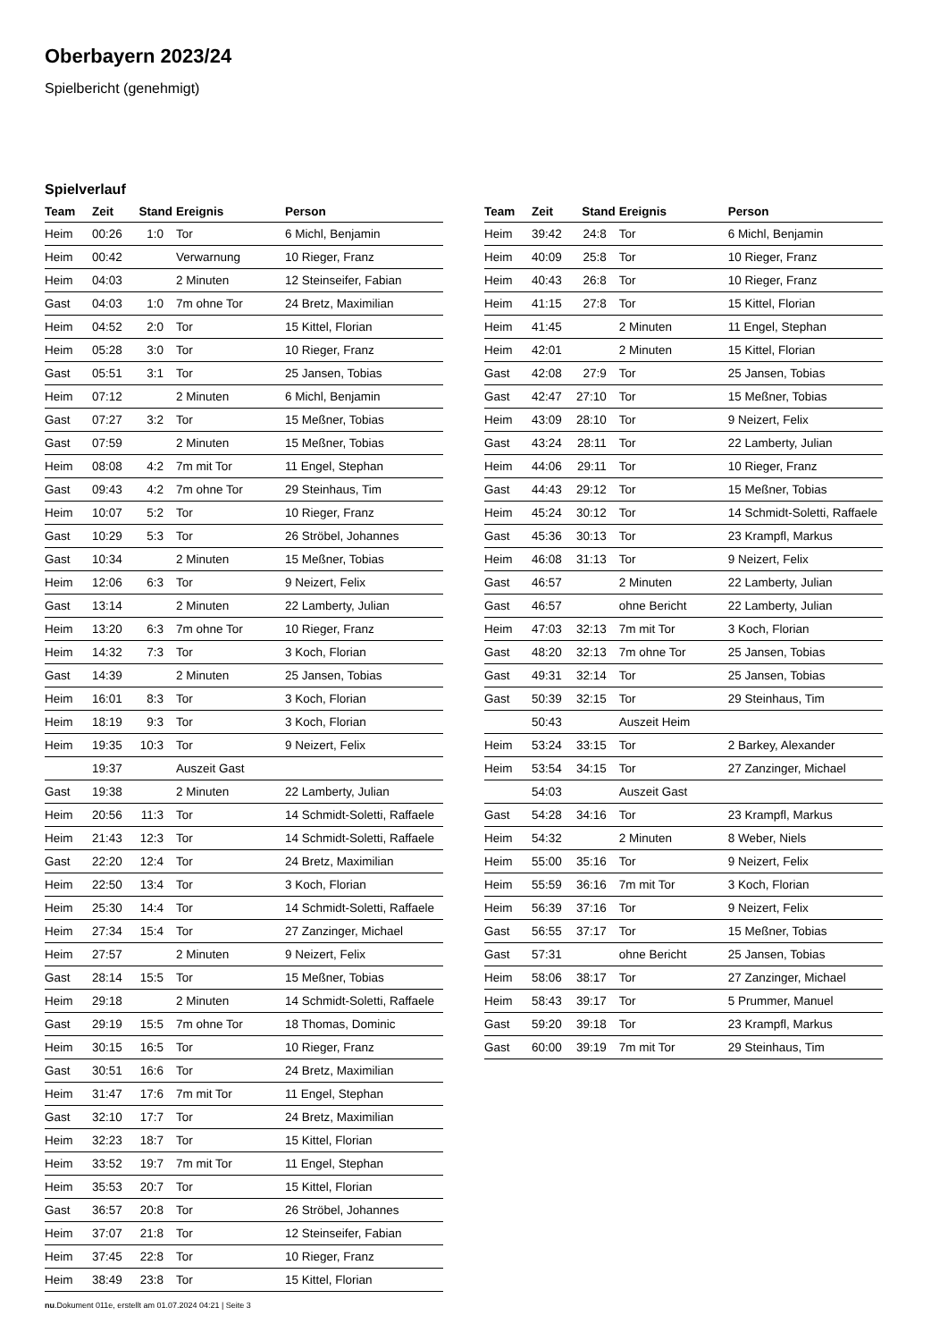Oberbayern 2023/24
Spielbericht (genehmigt)
Spielverlauf
| Team | Zeit | Stand | Ereignis | Person |
| --- | --- | --- | --- | --- |
| Heim | 00:26 | 1:0 | Tor | 6 Michl, Benjamin |
| Heim | 00:42 | | Verwarnung | 10 Rieger, Franz |
| Heim | 04:03 | | 2 Minuten | 12 Steinseifer, Fabian |
| Gast | 04:03 | 1:0 | 7m ohne Tor | 24 Bretz, Maximilian |
| Heim | 04:52 | 2:0 | Tor | 15 Kittel, Florian |
| Heim | 05:28 | 3:0 | Tor | 10 Rieger, Franz |
| Gast | 05:51 | 3:1 | Tor | 25 Jansen, Tobias |
| Heim | 07:12 | | 2 Minuten | 6 Michl, Benjamin |
| Gast | 07:27 | 3:2 | Tor | 15 Meßner, Tobias |
| Gast | 07:59 | | 2 Minuten | 15 Meßner, Tobias |
| Heim | 08:08 | 4:2 | 7m mit Tor | 11 Engel, Stephan |
| Gast | 09:43 | 4:2 | 7m ohne Tor | 29 Steinhaus, Tim |
| Heim | 10:07 | 5:2 | Tor | 10 Rieger, Franz |
| Gast | 10:29 | 5:3 | Tor | 26 Ströbel, Johannes |
| Gast | 10:34 | | 2 Minuten | 15 Meßner, Tobias |
| Heim | 12:06 | 6:3 | Tor | 9 Neizert, Felix |
| Gast | 13:14 | | 2 Minuten | 22 Lamberty, Julian |
| Heim | 13:20 | 6:3 | 7m ohne Tor | 10 Rieger, Franz |
| Heim | 14:32 | 7:3 | Tor | 3 Koch, Florian |
| Gast | 14:39 | | 2 Minuten | 25 Jansen, Tobias |
| Heim | 16:01 | 8:3 | Tor | 3 Koch, Florian |
| Heim | 18:19 | 9:3 | Tor | 3 Koch, Florian |
| Heim | 19:35 | 10:3 | Tor | 9 Neizert, Felix |
| | 19:37 | | Auszeit Gast | |
| Gast | 19:38 | | 2 Minuten | 22 Lamberty, Julian |
| Heim | 20:56 | 11:3 | Tor | 14 Schmidt-Soletti, Raffaele |
| Heim | 21:43 | 12:3 | Tor | 14 Schmidt-Soletti, Raffaele |
| Gast | 22:20 | 12:4 | Tor | 24 Bretz, Maximilian |
| Heim | 22:50 | 13:4 | Tor | 3 Koch, Florian |
| Heim | 25:30 | 14:4 | Tor | 14 Schmidt-Soletti, Raffaele |
| Heim | 27:34 | 15:4 | Tor | 27 Zanzinger, Michael |
| Heim | 27:57 | | 2 Minuten | 9 Neizert, Felix |
| Gast | 28:14 | 15:5 | Tor | 15 Meßner, Tobias |
| Heim | 29:18 | | 2 Minuten | 14 Schmidt-Soletti, Raffaele |
| Gast | 29:19 | 15:5 | 7m ohne Tor | 18 Thomas, Dominic |
| Heim | 30:15 | 16:5 | Tor | 10 Rieger, Franz |
| Gast | 30:51 | 16:6 | Tor | 24 Bretz, Maximilian |
| Heim | 31:47 | 17:6 | 7m mit Tor | 11 Engel, Stephan |
| Gast | 32:10 | 17:7 | Tor | 24 Bretz, Maximilian |
| Heim | 32:23 | 18:7 | Tor | 15 Kittel, Florian |
| Heim | 33:52 | 19:7 | 7m mit Tor | 11 Engel, Stephan |
| Heim | 35:53 | 20:7 | Tor | 15 Kittel, Florian |
| Gast | 36:57 | 20:8 | Tor | 26 Ströbel, Johannes |
| Heim | 37:07 | 21:8 | Tor | 12 Steinseifer, Fabian |
| Heim | 37:45 | 22:8 | Tor | 10 Rieger, Franz |
| Heim | 38:49 | 23:8 | Tor | 15 Kittel, Florian |
| Team | Zeit | Stand | Ereignis | Person |
| --- | --- | --- | --- | --- |
| Heim | 39:42 | 24:8 | Tor | 6 Michl, Benjamin |
| Heim | 40:09 | 25:8 | Tor | 10 Rieger, Franz |
| Heim | 40:43 | 26:8 | Tor | 10 Rieger, Franz |
| Heim | 41:15 | 27:8 | Tor | 15 Kittel, Florian |
| Heim | 41:45 | | 2 Minuten | 11 Engel, Stephan |
| Heim | 42:01 | | 2 Minuten | 15 Kittel, Florian |
| Gast | 42:08 | 27:9 | Tor | 25 Jansen, Tobias |
| Gast | 42:47 | 27:10 | Tor | 15 Meßner, Tobias |
| Heim | 43:09 | 28:10 | Tor | 9 Neizert, Felix |
| Gast | 43:24 | 28:11 | Tor | 22 Lamberty, Julian |
| Heim | 44:06 | 29:11 | Tor | 10 Rieger, Franz |
| Gast | 44:43 | 29:12 | Tor | 15 Meßner, Tobias |
| Heim | 45:24 | 30:12 | Tor | 14 Schmidt-Soletti, Raffaele |
| Gast | 45:36 | 30:13 | Tor | 23 Krampfl, Markus |
| Heim | 46:08 | 31:13 | Tor | 9 Neizert, Felix |
| Gast | 46:57 | | 2 Minuten | 22 Lamberty, Julian |
| Gast | 46:57 | | ohne Bericht | 22 Lamberty, Julian |
| Heim | 47:03 | 32:13 | 7m mit Tor | 3 Koch, Florian |
| Gast | 48:20 | 32:13 | 7m ohne Tor | 25 Jansen, Tobias |
| Gast | 49:31 | 32:14 | Tor | 25 Jansen, Tobias |
| Gast | 50:39 | 32:15 | Tor | 29 Steinhaus, Tim |
| | 50:43 | | Auszeit Heim | |
| Heim | 53:24 | 33:15 | Tor | 2 Barkey, Alexander |
| Heim | 53:54 | 34:15 | Tor | 27 Zanzinger, Michael |
| | 54:03 | | Auszeit Gast | |
| Gast | 54:28 | 34:16 | Tor | 23 Krampfl, Markus |
| Heim | 54:32 | | 2 Minuten | 8 Weber, Niels |
| Heim | 55:00 | 35:16 | Tor | 9 Neizert, Felix |
| Heim | 55:59 | 36:16 | 7m mit Tor | 3 Koch, Florian |
| Heim | 56:39 | 37:16 | Tor | 9 Neizert, Felix |
| Gast | 56:55 | 37:17 | Tor | 15 Meßner, Tobias |
| Gast | 57:31 | | ohne Bericht | 25 Jansen, Tobias |
| Heim | 58:06 | 38:17 | Tor | 27 Zanzinger, Michael |
| Heim | 58:43 | 39:17 | Tor | 5 Prummer, Manuel |
| Gast | 59:20 | 39:18 | Tor | 23 Krampfl, Markus |
| Gast | 60:00 | 39:19 | 7m mit Tor | 29 Steinhaus, Tim |
nu.Dokument 011e, erstellt am 01.07.2024 04:21 | Seite 3